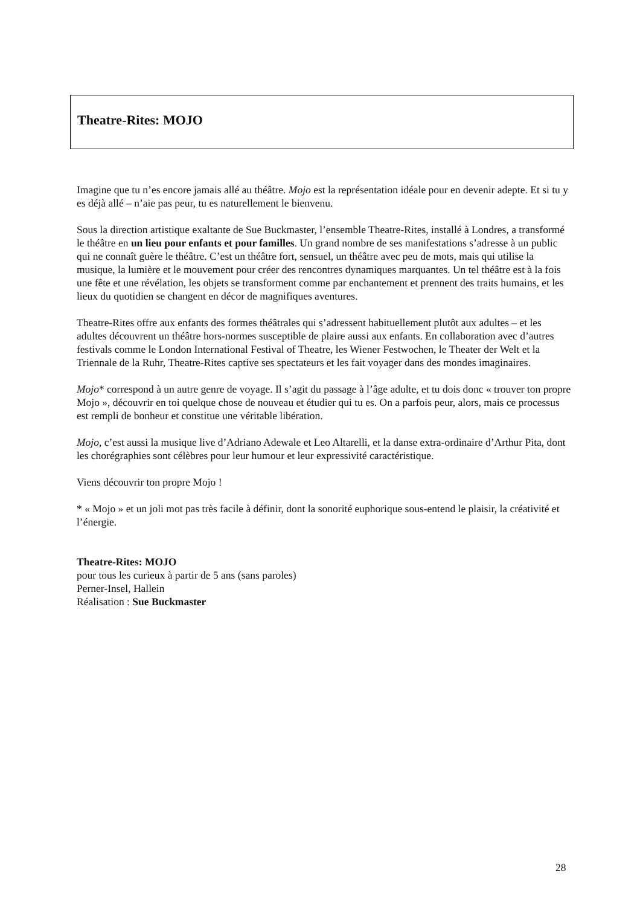Theatre-Rites: MOJO
Imagine que tu n’es encore jamais allé au théâtre. Mojo est la représentation idéale pour en devenir adepte. Et si tu y es déjà allé – n’aie pas peur, tu es naturellement le bienvenu.
Sous la direction artistique exaltante de Sue Buckmaster, l’ensemble Theatre-Rites, installé à Londres, a transformé le théâtre en un lieu pour enfants et pour familles. Un grand nombre de ses manifestations s’adresse à un public qui ne connaît guère le théâtre. C’est un théâtre fort, sensuel, un théâtre avec peu de mots, mais qui utilise la musique, la lumière et le mouvement pour créer des rencontres dynamiques marquantes. Un tel théâtre est à la fois une fête et une révélation, les objets se transforment comme par enchantement et prennent des traits humains, et les lieux du quotidien se changent en décor de magnifiques aventures.
Theatre-Rites offre aux enfants des formes théâtrales qui s’adressent habituellement plutôt aux adultes – et les adultes découvrent un théâtre hors-normes susceptible de plaire aussi aux enfants. En collaboration avec d’autres festivals comme le London International Festival of Theatre, les Wiener Festwochen, le Theater der Welt et la Triennale de la Ruhr, Theatre-Rites captive ses spectateurs et les fait voyager dans des mondes imaginaires.
Mojo* correspond à un autre genre de voyage. Il s’agit du passage à l’âge adulte, et tu dois donc « trouver ton propre Mojo », découvrir en toi quelque chose de nouveau et étudier qui tu es. On a parfois peur, alors, mais ce processus est rempli de bonheur et constitue une véritable libération.
Mojo, c’est aussi la musique live d’Adriano Adewale et Leo Altarelli, et la danse extra-ordinaire d’Arthur Pita, dont les chorégraphies sont célèbres pour leur humour et leur expressivité caractéristique.
Viens découvrir ton propre Mojo !
* « Mojo » et un joli mot pas très facile à définir, dont la sonorité euphorique sous-entend le plaisir, la créativité et l’énergie.
Theatre-Rites: MOJO
pour tous les curieux à partir de 5 ans (sans paroles)
Perner-Insel, Hallein
Réalisation : Sue Buckmaster
28